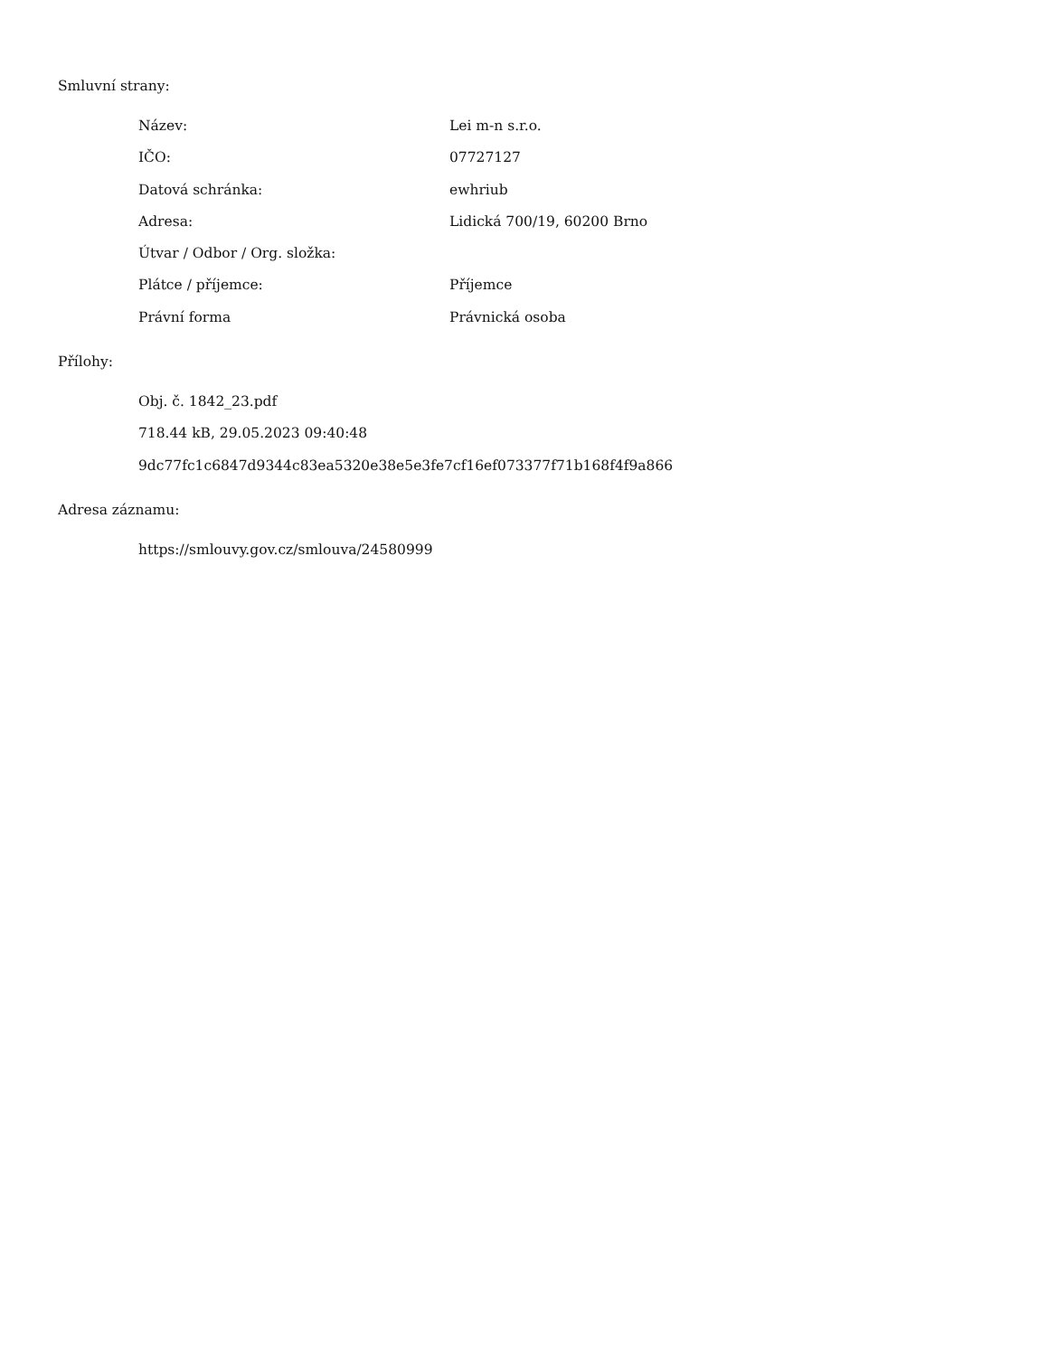Smluvní strany:
| Název: | Lei m-n s.r.o. |
| IČO: | 07727127 |
| Datová schránka: | ewhriub |
| Adresa: | Lidická 700/19, 60200 Brno |
| Útvar / Odbor / Org. složka: | |
| Plátce / příjemce: | Příjemce |
| Právní forma | Právnická osoba |
Přílohy:
Obj. č. 1842_23.pdf
718.44 kB, 29.05.2023 09:40:48
9dc77fc1c6847d9344c83ea5320e38e5e3fe7cf16ef073377f71b168f4f9a866
Adresa záznamu:
https://smlouvy.gov.cz/smlouva/24580999